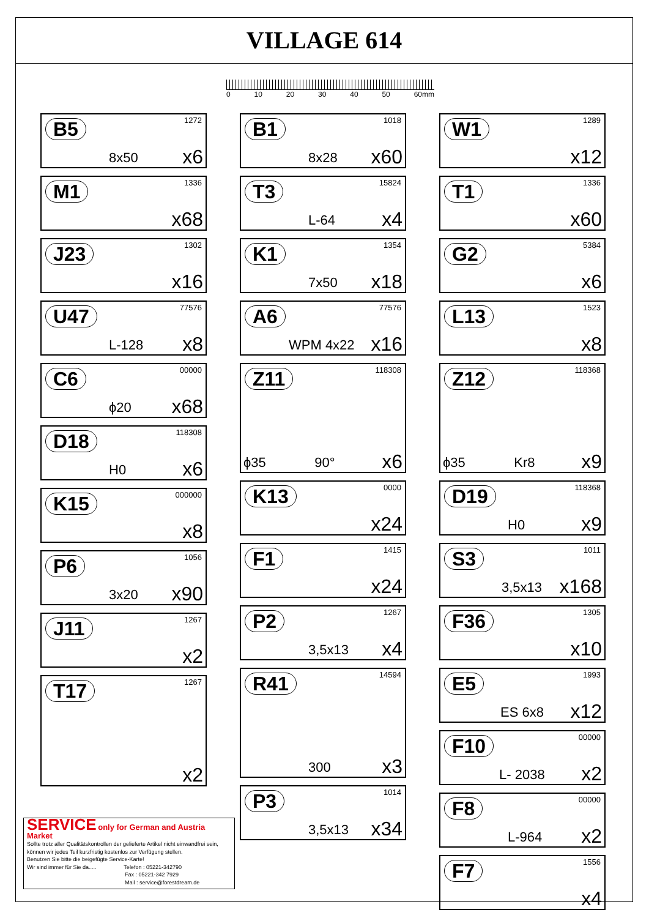VILLAGE 614
0 10 20 30 40 50 60mm
B5 1272
8x50 x6
M1 1336
x68
J23 1302
x16
U47 77576
L-128 x8
C6 00000
ϕ20 x68
D18 118308
H0 x6
K15 000000
x8
P6 1056
3x20 x90
J11 1267
x2
T17 1267
x2
B1 1018
8x28 x60
T3 15824
L-64 x4
K1 1354
7x50 x18
A6 77576
WPM 4x22 x16
Z11 118308
ϕ35 90° x6
K13 0000
x24
F1 1415
x24
P2 1267
3,5x13 x4
R41 14594
300 x3
P3 1014
3,5x13 x34
W1 1289
x12
T1 1336
x60
G2 5384
x6
L13 1523
x8
Z12 118368
ϕ35 Kr8 x9
D19 118368
H0 x9
S3 1011
3,5x13 x168
F36 1305
x10
E5 1993
ES 6x8 x12
F10 00000
L- 2038 x2
F8 00000
L-964 x2
F7 1556
x4
SERVICE only for German and Austria Market
Sollte trotz aller Qualitätskontrollen der gelieferte Artikel nicht einwandfrei sein,
können wir jedes Teil kurzfristig kostenlos zur Verfügung stellen.
Benutzen Sie bitte die beigefügte Service-Karte!
Wir sind immer für Sie da..... Telefon : 05221-342790
Fax : 05221-342 7929
Mail : service@forestdream.de